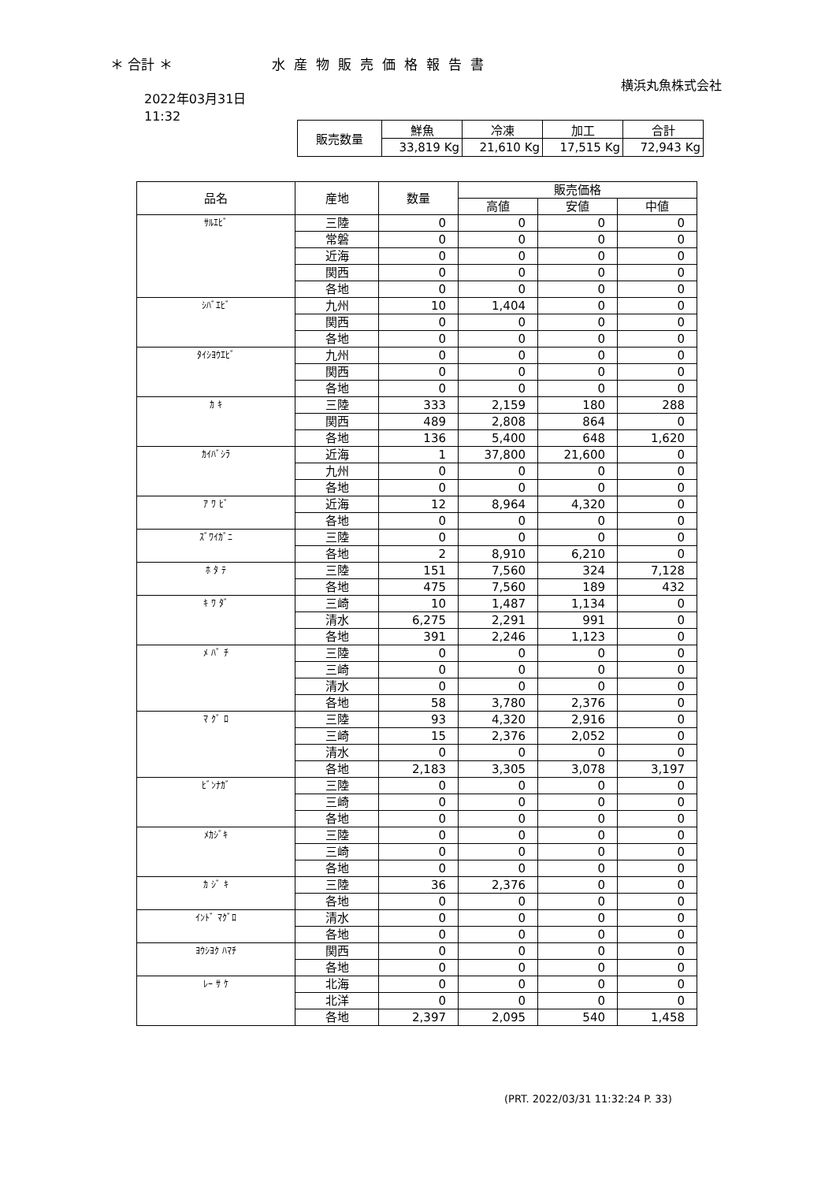＊ 合計 ＊ 水産物販売価格報告書
横浜丸魚株式会社
2022年03月31日
11:32
| 販売数量 | 鮮魚 | 冷凍 | 加工 | 合計 |
| | 33,819 Kg | 21,610 Kg | 17,515 Kg | 72,943 Kg |
| 品名 | 産地 | 数量 | 販売価格 | | |
| --- | --- | --- | --- | --- | --- |
| | | | 高値 | 安値 | 中値 |
| ｻﾙｴﾋﾞ | 三陸 | 0 | 0 | 0 | 0 |
| | 常磐 | 0 | 0 | 0 | 0 |
| | 近海 | 0 | 0 | 0 | 0 |
| | 関西 | 0 | 0 | 0 | 0 |
| | 各地 | 0 | 0 | 0 | 0 |
| ｼﾊﾞｴﾋﾞ | 九州 | 10 | 1,404 | 0 | 0 |
| | 関西 | 0 | 0 | 0 | 0 |
| | 各地 | 0 | 0 | 0 | 0 |
| ﾀｲｼﾖｳｴﾋﾞ | 九州 | 0 | 0 | 0 | 0 |
| | 関西 | 0 | 0 | 0 | 0 |
| | 各地 | 0 | 0 | 0 | 0 |
| ｶ ｷ | 三陸 | 333 | 2,159 | 180 | 288 |
| | 関西 | 489 | 2,808 | 864 | 0 |
| | 各地 | 136 | 5,400 | 648 | 1,620 |
| ｶｲﾊﾞｼﾗ | 近海 | 1 | 37,800 | 21,600 | 0 |
| | 九州 | 0 | 0 | 0 | 0 |
| | 各地 | 0 | 0 | 0 | 0 |
| ｱ ﾜ ﾋﾞ | 近海 | 12 | 8,964 | 4,320 | 0 |
| | 各地 | 0 | 0 | 0 | 0 |
| ｽﾞﾜｲｶﾞﾆ | 三陸 | 0 | 0 | 0 | 0 |
| | 各地 | 2 | 8,910 | 6,210 | 0 |
| ﾎ ﾀ ﾃ | 三陸 | 151 | 7,560 | 324 | 7,128 |
| | 各地 | 475 | 7,560 | 189 | 432 |
| ｷ ﾜ ﾀﾞ | 三崎 | 10 | 1,487 | 1,134 | 0 |
| | 清水 | 6,275 | 2,291 | 991 | 0 |
| | 各地 | 391 | 2,246 | 1,123 | 0 |
| ﾒ ﾊﾞ ﾁ | 三陸 | 0 | 0 | 0 | 0 |
| | 三崎 | 0 | 0 | 0 | 0 |
| | 清水 | 0 | 0 | 0 | 0 |
| | 各地 | 58 | 3,780 | 2,376 | 0 |
| ﾏ ｸﾞ ﾛ | 三陸 | 93 | 4,320 | 2,916 | 0 |
| | 三崎 | 15 | 2,376 | 2,052 | 0 |
| | 清水 | 0 | 0 | 0 | 0 |
| | 各地 | 2,183 | 3,305 | 3,078 | 3,197 |
| ﾋﾞﾝﾅｶﾞ | 三陸 | 0 | 0 | 0 | 0 |
| | 三崎 | 0 | 0 | 0 | 0 |
| | 各地 | 0 | 0 | 0 | 0 |
| ﾒｶｼﾞｷ | 三陸 | 0 | 0 | 0 | 0 |
| | 三崎 | 0 | 0 | 0 | 0 |
| | 各地 | 0 | 0 | 0 | 0 |
| ｶ ｼﾞ ｷ | 三陸 | 36 | 2,376 | 0 | 0 |
| | 各地 | 0 | 0 | 0 | 0 |
| ｲﾝﾄﾞ ﾏｸﾞﾛ | 清水 | 0 | 0 | 0 | 0 |
| | 各地 | 0 | 0 | 0 | 0 |
| ﾖｳｼﾖｸ ﾊﾏﾁ | 関西 | 0 | 0 | 0 | 0 |
| | 各地 | 0 | 0 | 0 | 0 |
| ﾚｰ ｻ ｹ | 北海 | 0 | 0 | 0 | 0 |
| | 北洋 | 0 | 0 | 0 | 0 |
| | 各地 | 2,397 | 2,095 | 540 | 1,458 |
(PRT. 2022/03/31 11:32:24 P. 33)